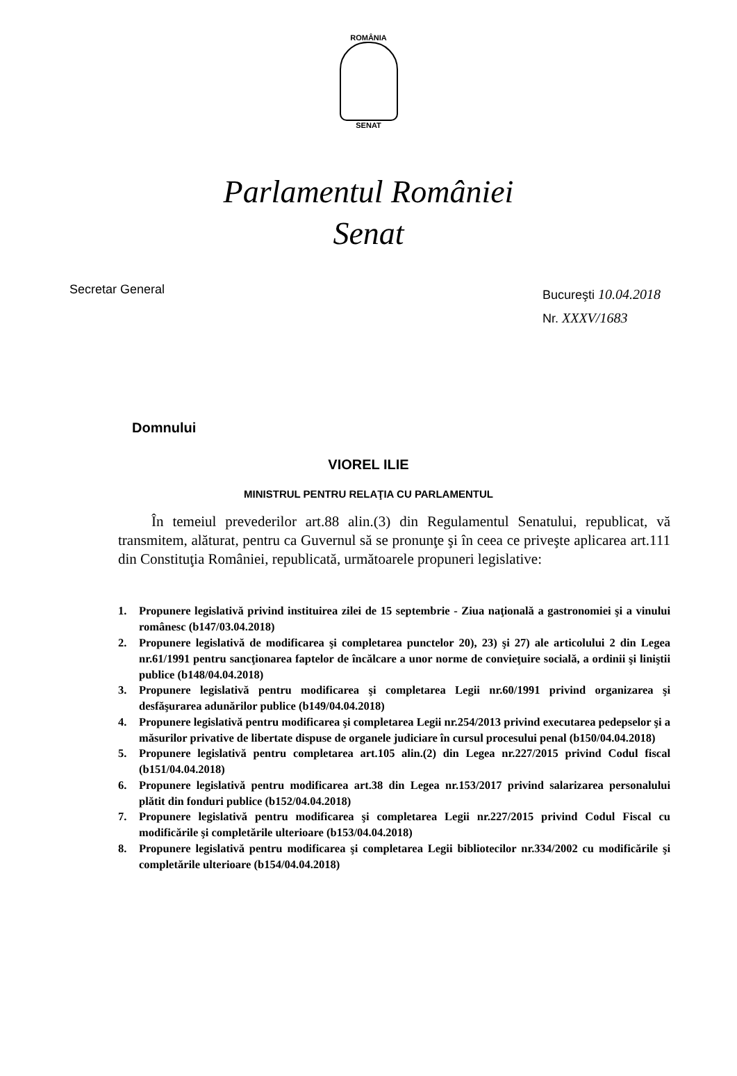ROMÂNIA
SENAT
Parlamentul României
Senat
Secretar General
Bucureşti 10.04.2018
Nr. XXXV/1683
Domnului
VIOREL ILIE
MINISTRUL PENTRU RELAŢIA CU PARLAMENTUL
În temeiul prevederilor art.88 alin.(3) din Regulamentul Senatului, republicat, vă transmitem, alăturat, pentru ca Guvernul să se pronunţe şi în ceea ce priveşte aplicarea art.111 din Constituţia României, republicată, următoarele propuneri legislative:
1. Propunere legislativă privind instituirea zilei de 15 septembrie - Ziua naţională a gastronomiei şi a vinului românesc (b147/03.04.2018)
2. Propunere legislativă de modificarea şi completarea punctelor 20), 23) şi 27) ale articolului 2 din Legea nr.61/1991 pentru sancţionarea faptelor de încălcare a unor norme de convieţuire socială, a ordinii şi liniştii publice (b148/04.04.2018)
3. Propunere legislativă pentru modificarea şi completarea Legii nr.60/1991 privind organizarea şi desfăşurarea adunărilor publice (b149/04.04.2018)
4. Propunere legislativă pentru modificarea şi completarea Legii nr.254/2013 privind executarea pedepselor şi a măsurilor privative de libertate dispuse de organele judiciare în cursul procesului penal (b150/04.04.2018)
5. Propunere legislativă pentru completarea art.105 alin.(2) din Legea nr.227/2015 privind Codul fiscal (b151/04.04.2018)
6. Propunere legislativă pentru modificarea art.38 din Legea nr.153/2017 privind salarizarea personalului plătit din fonduri publice (b152/04.04.2018)
7. Propunere legislativă pentru modificarea şi completarea Legii nr.227/2015 privind Codul Fiscal cu modificările şi completările ulterioare (b153/04.04.2018)
8. Propunere legislativă pentru modificarea şi completarea Legii bibliotecilor nr.334/2002 cu modificările şi completările ulterioare (b154/04.04.2018)